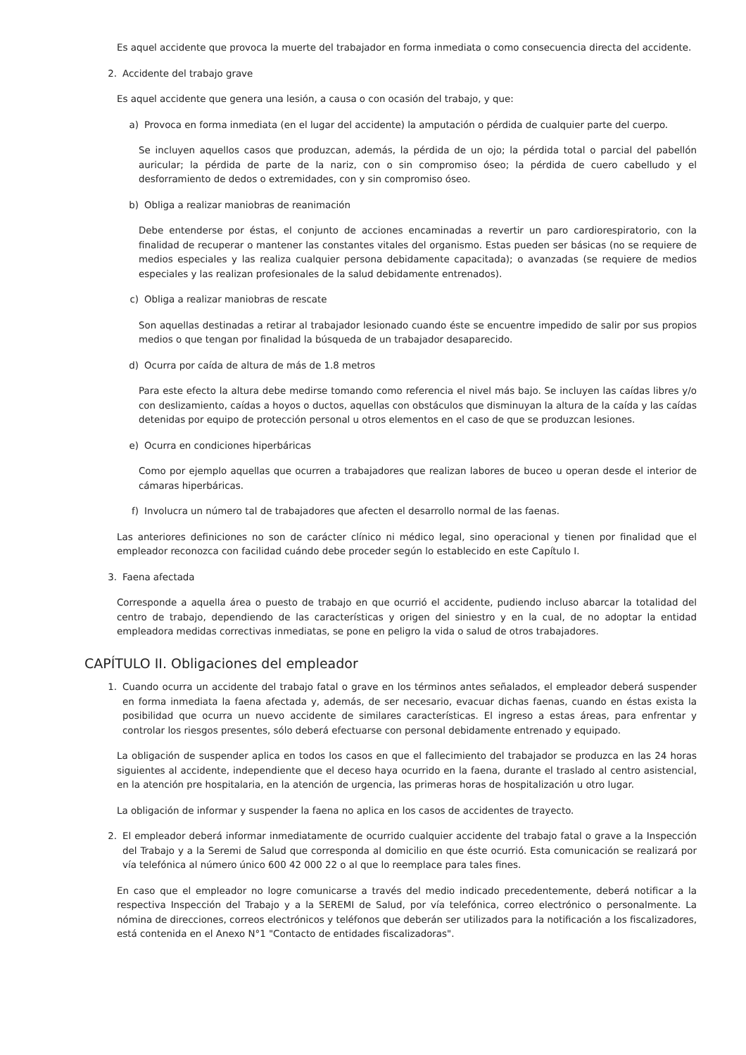Es aquel accidente que provoca la muerte del trabajador en forma inmediata o como consecuencia directa del accidente.
2. Accidente del trabajo grave
Es aquel accidente que genera una lesión, a causa o con ocasión del trabajo, y que:
a) Provoca en forma inmediata (en el lugar del accidente) la amputación o pérdida de cualquier parte del cuerpo.
Se incluyen aquellos casos que produzcan, además, la pérdida de un ojo; la pérdida total o parcial del pabellón auricular; la pérdida de parte de la nariz, con o sin compromiso óseo; la pérdida de cuero cabelludo y el desforramiento de dedos o extremidades, con y sin compromiso óseo.
b) Obliga a realizar maniobras de reanimación
Debe entenderse por éstas, el conjunto de acciones encaminadas a revertir un paro cardiorespiratorio, con la finalidad de recuperar o mantener las constantes vitales del organismo. Estas pueden ser básicas (no se requiere de medios especiales y las realiza cualquier persona debidamente capacitada); o avanzadas (se requiere de medios especiales y las realizan profesionales de la salud debidamente entrenados).
c) Obliga a realizar maniobras de rescate
Son aquellas destinadas a retirar al trabajador lesionado cuando éste se encuentre impedido de salir por sus propios medios o que tengan por finalidad la búsqueda de un trabajador desaparecido.
d) Ocurra por caída de altura de más de 1.8 metros
Para este efecto la altura debe medirse tomando como referencia el nivel más bajo. Se incluyen las caídas libres y/o con deslizamiento, caídas a hoyos o ductos, aquellas con obstáculos que disminuyan la altura de la caída y las caídas detenidas por equipo de protección personal u otros elementos en el caso de que se produzcan lesiones.
e) Ocurra en condiciones hiperbáricas
Como por ejemplo aquellas que ocurren a trabajadores que realizan labores de buceo u operan desde el interior de cámaras hiperbáricas.
f) Involucra un número tal de trabajadores que afecten el desarrollo normal de las faenas.
Las anteriores definiciones no son de carácter clínico ni médico legal, sino operacional y tienen por finalidad que el empleador reconozca con facilidad cuándo debe proceder según lo establecido en este Capítulo I.
3. Faena afectada
Corresponde a aquella área o puesto de trabajo en que ocurrió el accidente, pudiendo incluso abarcar la totalidad del centro de trabajo, dependiendo de las características y origen del siniestro y en la cual, de no adoptar la entidad empleadora medidas correctivas inmediatas, se pone en peligro la vida o salud de otros trabajadores.
CAPÍTULO II. Obligaciones del empleador
1. Cuando ocurra un accidente del trabajo fatal o grave en los términos antes señalados, el empleador deberá suspender en forma inmediata la faena afectada y, además, de ser necesario, evacuar dichas faenas, cuando en éstas exista la posibilidad que ocurra un nuevo accidente de similares características. El ingreso a estas áreas, para enfrentar y controlar los riesgos presentes, sólo deberá efectuarse con personal debidamente entrenado y equipado.
La obligación de suspender aplica en todos los casos en que el fallecimiento del trabajador se produzca en las 24 horas siguientes al accidente, independiente que el deceso haya ocurrido en la faena, durante el traslado al centro asistencial, en la atención pre hospitalaria, en la atención de urgencia, las primeras horas de hospitalización u otro lugar.
La obligación de informar y suspender la faena no aplica en los casos de accidentes de trayecto.
2. El empleador deberá informar inmediatamente de ocurrido cualquier accidente del trabajo fatal o grave a la Inspección del Trabajo y a la Seremi de Salud que corresponda al domicilio en que éste ocurrió. Esta comunicación se realizará por vía telefónica al número único 600 42 000 22 o al que lo reemplace para tales fines.
En caso que el empleador no logre comunicarse a través del medio indicado precedentemente, deberá notificar a la respectiva Inspección del Trabajo y a la SEREMI de Salud, por vía telefónica, correo electrónico o personalmente. La nómina de direcciones, correos electrónicos y teléfonos que deberán ser utilizados para la notificación a los fiscalizadores, está contenida en el Anexo N°1 "Contacto de entidades fiscalizadoras".